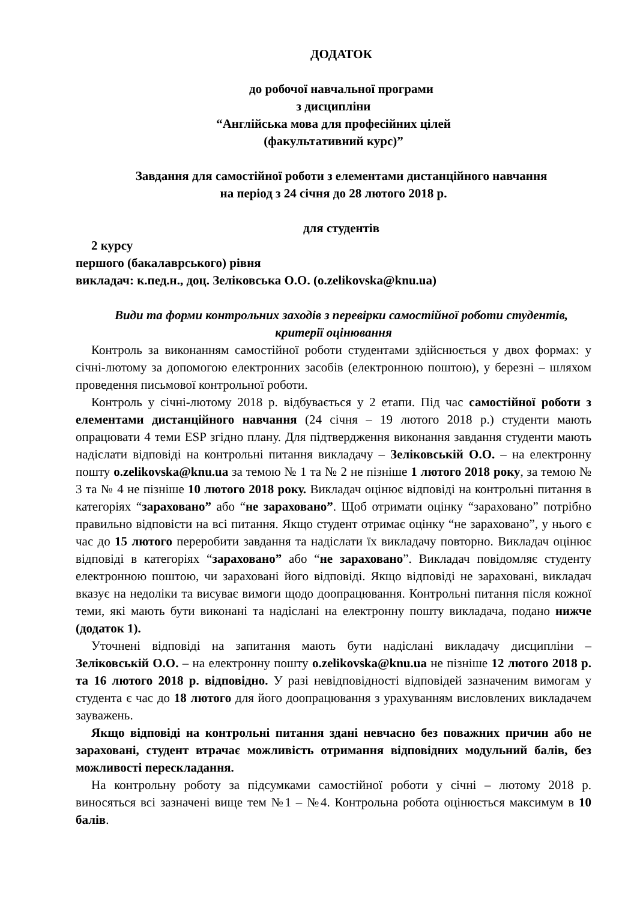ДОДАТОК
до робочої навчальної програми
з дисципліни
“Англійська мова для професійних цілей
(факультативний курс)”
Завдання для самостійної роботи з елементами дистанційного навчання
на період з 24 січня до 28 лютого 2018 р.
для студентів
2 курсу
першого (бакалаврського) рівня
викладач: к.пед.н., доц. Зеліковська О.О. (o.zelikovska@knu.ua)
Види та форми контрольних заходів з перевірки самостійної роботи студентів, критерії оцінювання
Контроль за виконанням самостійної роботи студентами здійснюється у двох формах: у січні-лютому за допомогою електронних засобів (електронною поштою), у березні – шляхом проведення письмової контрольної роботи.
Контроль у січні-лютому 2018 р. відбувається у 2 етапи. Під час самостійної роботи з елементами дистанційного навчання (24 січня – 19 лютого 2018 р.) студенти мають опрацювати 4 теми ESP згідно плану. Для підтвердження виконання завдання студенти мають надіслати відповіді на контрольні питання викладачу – Зеліковській О.О. – на електронну пошту o.zelikovska@knu.ua за темою № 1 та № 2 не пізніше 1 лютого 2018 року, за темою № 3 та № 4 не пізніше 10 лютого 2018 року. Викладач оцінює відповіді на контрольні питання в категоріях “зараховано” або “не зараховано”. Щоб отримати оцінку “зараховано” потрібно правильно відповісти на всі питання. Якщо студент отримає оцінку “не зараховано”, у нього є час до 15 лютого переробити завдання та надіслати їх викладачу повторно. Викладач оцінює відповіді в категоріях “зараховано” або “не зараховано”. Викладач повідомляє студенту електронною поштою, чи зараховані його відповіді. Якщо відповіді не зараховані, викладач вказує на недоліки та висуває вимоги щодо доопрацювання. Контрольні питання після кожної теми, які мають бути виконані та надіслані на електронну пошту викладача, подано нижче (додаток 1).
Уточнені відповіді на запитання мають бути надіслані викладачу дисципліни – Зеліковській О.О. – на електронну пошту o.zelikovska@knu.ua не пізніше 12 лютого 2018 р. та 16 лютого 2018 р. відповідно. У разі невідповідності відповідей зазначеним вимогам у студента є час до 18 лютого для його доопрацювання з урахуванням висловлених викладачем зауважень.
Якщо відповіді на контрольні питання здані невчасно без поважних причин або не зараховані, студент втрачає можливість отримання відповідних модульний балів, без можливості перескладання.
На контрольну роботу за підсумками самостійної роботи у січні – лютому 2018 р. виносяться всі зазначені вище тем №1 – №4. Контрольна робота оцінюється максимум в 10 балів.